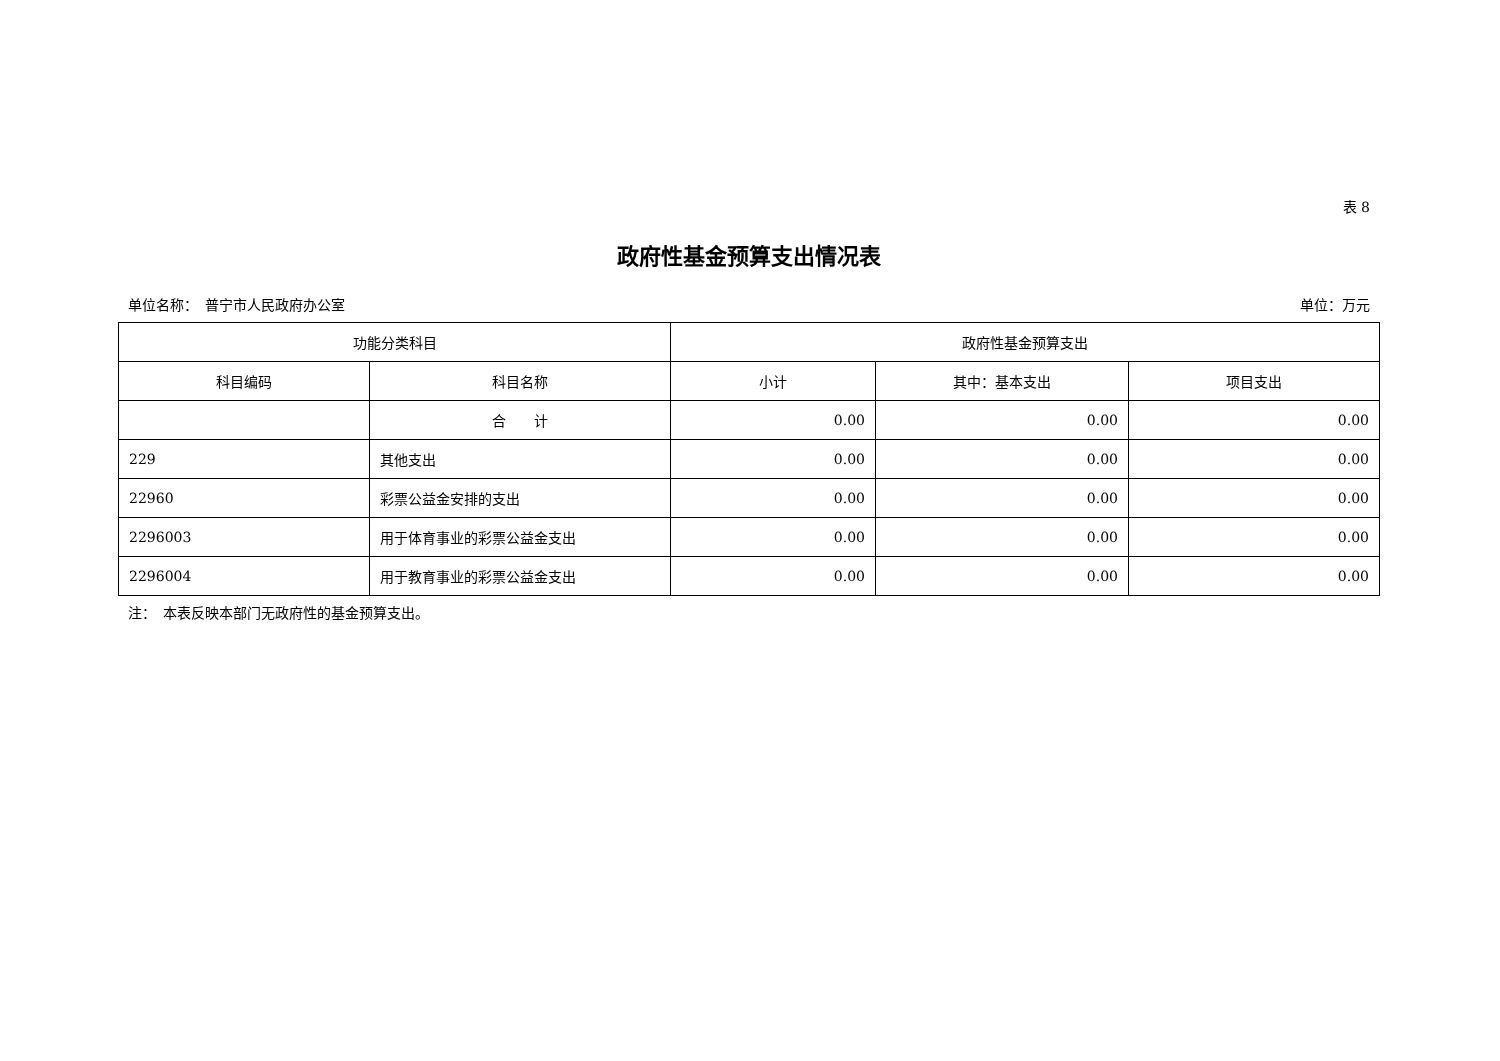表 8
政府性基金预算支出情况表
单位名称：　普宁市人民政府办公室 单位：万元
| 功能分类科目 | | 政府性基金预算支出 | | |
| --- | --- | --- | --- | --- |
| 科目编码 | 科目名称 | 小计 | 其中：基本支出 | 项目支出 |
| | 合 计 | 0.00 | 0.00 | 0.00 |
| 229 | 其他支出 | 0.00 | 0.00 | 0.00 |
| 22960 | 彩票公益金安排的支出 | 0.00 | 0.00 | 0.00 |
| 2296003 | 用于体育事业的彩票公益金支出 | 0.00 | 0.00 | 0.00 |
| 2296004 | 用于教育事业的彩票公益金支出 | 0.00 | 0.00 | 0.00 |
注：　本表反映本部门无政府性的基金预算支出。